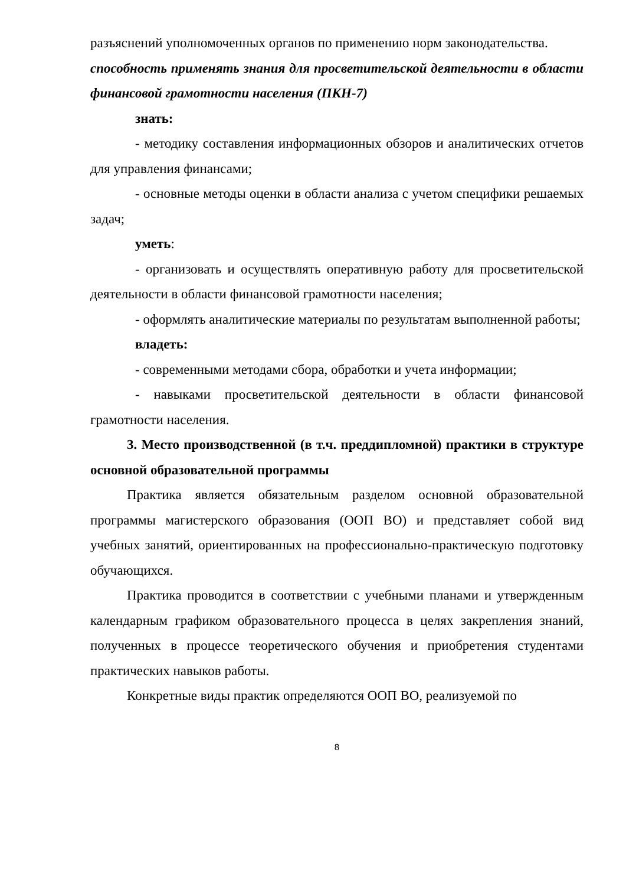разъяснений уполномоченных органов по применению норм законодательства.
способность применять знания для просветительской деятельности в области финансовой грамотности населения (ПКН-7)
знать:
- методику составления информационных обзоров и аналитических отчетов для управления финансами;
- основные методы оценки в области анализа с учетом специфики решаемых задач;
уметь:
- организовать и осуществлять оперативную работу для просветительской деятельности в области финансовой грамотности населения;
- оформлять аналитические материалы по результатам выполненной работы;
владеть:
- современными методами сбора, обработки и учета информации;
- навыками просветительской деятельности в области финансовой грамотности населения.
3. Место производственной (в т.ч. преддипломной) практики в структуре основной образовательной программы
Практика является обязательным разделом основной образовательной программы магистерского образования (ООП ВО) и представляет собой вид учебных занятий, ориентированных на профессионально-практическую подготовку обучающихся.
Практика проводится в соответствии с учебными планами и утвержденным календарным графиком образовательного процесса в целях закрепления знаний, полученных в процессе теоретического обучения и приобретения студентами практических навыков работы.
Конкретные виды практик определяются ООП ВО, реализуемой по
8